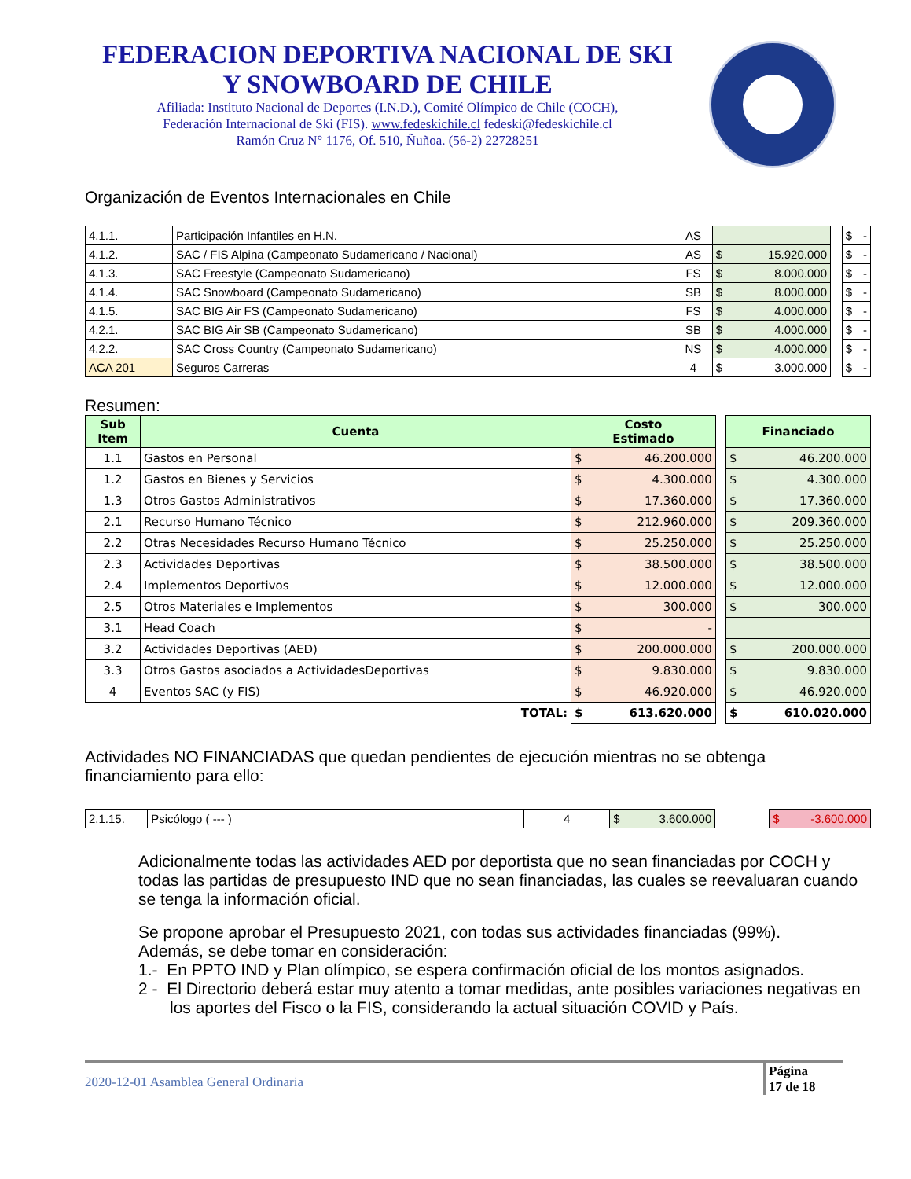FEDERACION DEPORTIVA NACIONAL DE SKI
Y SNOWBOARD DE CHILE
Afiliada: Instituto Nacional de Deportes (I.N.D.), Comité Olímpico de Chile (COCH),
Federación Internacional de Ski (FIS). www.fedeskichile.cl fedeski@fedeskichile.cl
Ramón Cruz N° 1176, Of. 510, Ñuñoa. (56-2) 22728251
Organización de Eventos Internacionales en Chile
| 4.1.1. | Participación Infantiles en H.N. | AS | | | $ - |
| 4.1.2. | SAC / FIS Alpina (Campeonato Sudamericano / Nacional) | AS | $ 15.920.000 | | $ - |
| 4.1.3. | SAC Freestyle (Campeonato Sudamericano) | FS | $ 8.000.000 | | $ - |
| 4.1.4. | SAC Snowboard (Campeonato Sudamericano) | SB | $ 8.000.000 | | $ - |
| 4.1.5. | SAC BIG Air FS (Campeonato Sudamericano) | FS | $ 4.000.000 | | $ - |
| 4.2.1. | SAC BIG Air SB (Campeonato Sudamericano) | SB | $ 4.000.000 | | $ - |
| 4.2.2. | SAC Cross Country (Campeonato Sudamericano) | NS | $ 4.000.000 | | $ - |
| ACA 201 | Seguros Carreras | 4 | $ 3.000.000 | | $ - |
Resumen:
| Sub Item | Cuenta | Costo Estimado | | Financiado |
| --- | --- | --- | --- | --- |
| 1.1 | Gastos en Personal | $ 46.200.000 | | $ 46.200.000 |
| 1.2 | Gastos en Bienes y Servicios | $ 4.300.000 | | $ 4.300.000 |
| 1.3 | Otros Gastos Administrativos | $ 17.360.000 | | $ 17.360.000 |
| 2.1 | Recurso Humano Técnico | $ 212.960.000 | | $ 209.360.000 |
| 2.2 | Otras Necesidades Recurso Humano Técnico | $ 25.250.000 | | $ 25.250.000 |
| 2.3 | Actividades Deportivas | $ 38.500.000 | | $ 38.500.000 |
| 2.4 | Implementos Deportivos | $ 12.000.000 | | $ 12.000.000 |
| 2.5 | Otros Materiales e Implementos | $ 300.000 | | $ 300.000 |
| 3.1 | Head Coach | $ - | | |
| 3.2 | Actividades Deportivas (AED) | $ 200.000.000 | | $ 200.000.000 |
| 3.3 | Otros Gastos asociados a ActividadesDeportivas | $ 9.830.000 | | $ 9.830.000 |
| 4 | Eventos SAC (y FIS) | $ 46.920.000 | | $ 46.920.000 |
| | TOTAL: | $ 613.620.000 | | $ 610.020.000 |
Actividades NO FINANCIADAS que quedan pendientes de ejecución mientras no se obtenga financiamiento para ello:
| 2.1.15. | Psicólogo ( --- ) | 4 | $ 3.600.000 | | $ -3.600.000 |
Adicionalmente todas las actividades AED por deportista que no sean financiadas por COCH y todas las partidas de presupuesto IND que no sean financiadas, las cuales se reevaluaran cuando se tenga la información oficial.
Se propone aprobar el Presupuesto 2021, con todas sus actividades financiadas (99%).
Además, se debe tomar en consideración:
1.- En PPTO IND y Plan olímpico, se espera confirmación oficial de los montos asignados.
2 - El Directorio deberá estar muy atento a tomar medidas, ante posibles variaciones negativas en los aportes del Fisco o la FIS, considerando la actual situación COVID y País.
2020-12-01 Asamblea General Ordinaria Página
17 de 18